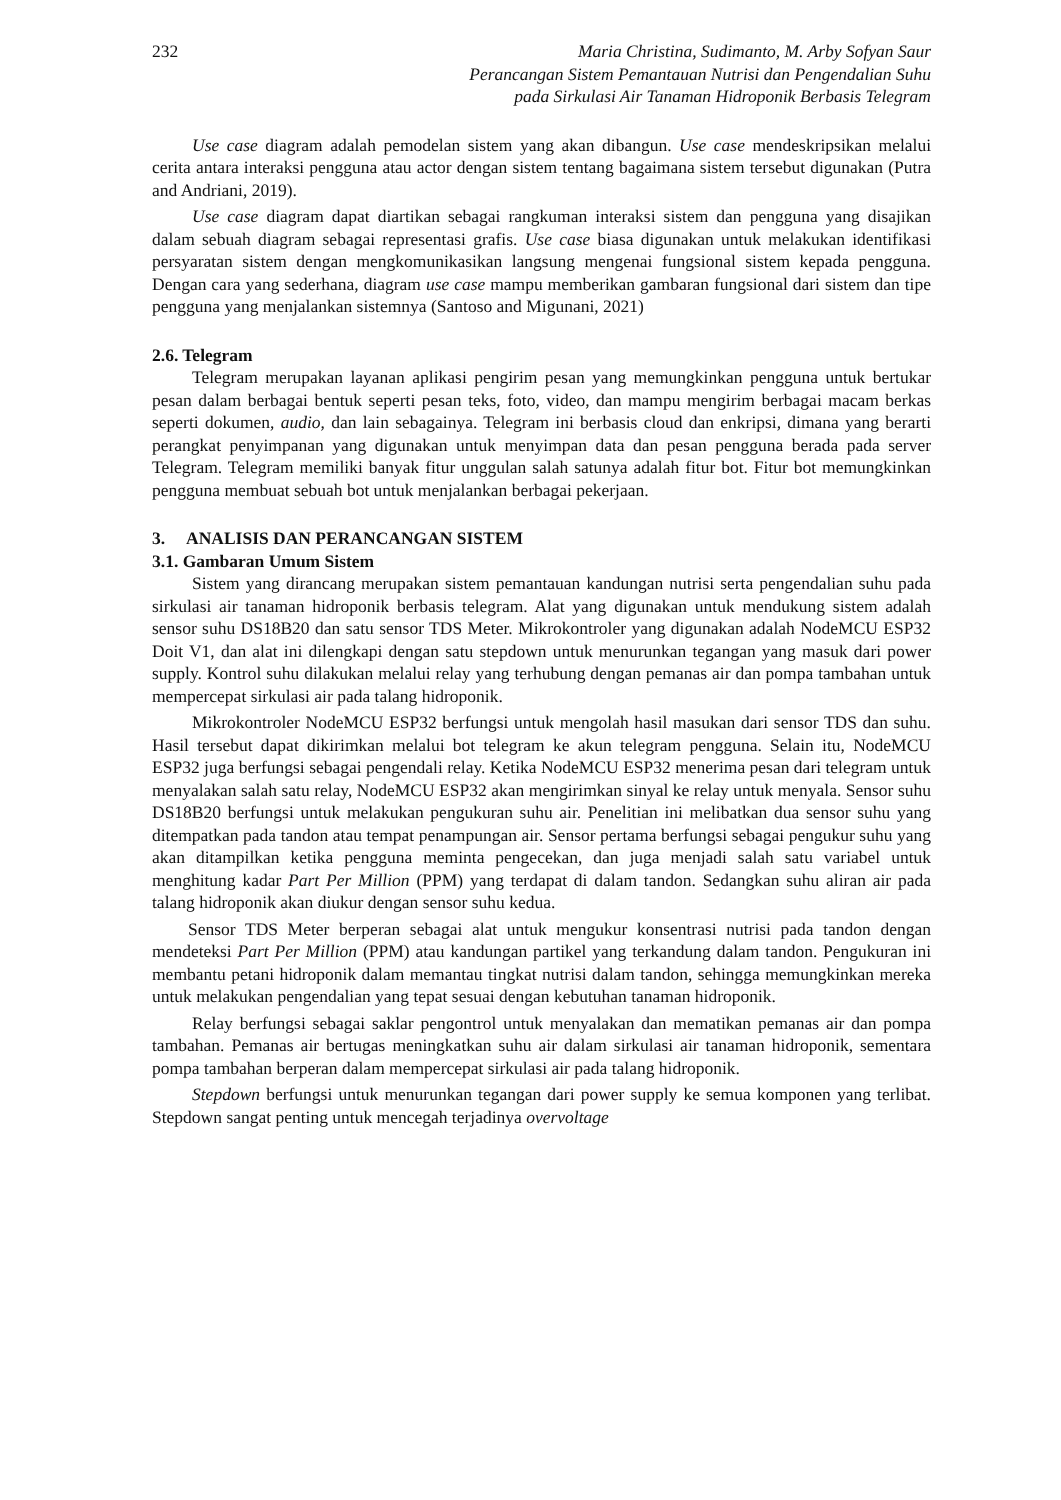232 Maria Christina, Sudimanto, M. Arby Sofyan Saur
Perancangan Sistem Pemantauan Nutrisi dan Pengendalian Suhu
pada Sirkulasi Air Tanaman Hidroponik Berbasis Telegram
Use case diagram adalah pemodelan sistem yang akan dibangun. Use case mendeskripsikan melalui cerita antara interaksi pengguna atau actor dengan sistem tentang bagaimana sistem tersebut digunakan (Putra and Andriani, 2019).
Use case diagram dapat diartikan sebagai rangkuman interaksi sistem dan pengguna yang disajikan dalam sebuah diagram sebagai representasi grafis. Use case biasa digunakan untuk melakukan identifikasi persyaratan sistem dengan mengkomunikasikan langsung mengenai fungsional sistem kepada pengguna. Dengan cara yang sederhana, diagram use case mampu memberikan gambaran fungsional dari sistem dan tipe pengguna yang menjalankan sistemnya (Santoso and Migunani, 2021)
2.6. Telegram
Telegram merupakan layanan aplikasi pengirim pesan yang memungkinkan pengguna untuk bertukar pesan dalam berbagai bentuk seperti pesan teks, foto, video, dan mampu mengirim berbagai macam berkas seperti dokumen, audio, dan lain sebagainya. Telegram ini berbasis cloud dan enkripsi, dimana yang berarti perangkat penyimpanan yang digunakan untuk menyimpan data dan pesan pengguna berada pada server Telegram. Telegram memiliki banyak fitur unggulan salah satunya adalah fitur bot. Fitur bot memungkinkan pengguna membuat sebuah bot untuk menjalankan berbagai pekerjaan.
3. ANALISIS DAN PERANCANGAN SISTEM
3.1. Gambaran Umum Sistem
Sistem yang dirancang merupakan sistem pemantauan kandungan nutrisi serta pengendalian suhu pada sirkulasi air tanaman hidroponik berbasis telegram. Alat yang digunakan untuk mendukung sistem adalah sensor suhu DS18B20 dan satu sensor TDS Meter. Mikrokontroler yang digunakan adalah NodeMCU ESP32 Doit V1, dan alat ini dilengkapi dengan satu stepdown untuk menurunkan tegangan yang masuk dari power supply. Kontrol suhu dilakukan melalui relay yang terhubung dengan pemanas air dan pompa tambahan untuk mempercepat sirkulasi air pada talang hidroponik.
Mikrokontroler NodeMCU ESP32 berfungsi untuk mengolah hasil masukan dari sensor TDS dan suhu. Hasil tersebut dapat dikirimkan melalui bot telegram ke akun telegram pengguna. Selain itu, NodeMCU ESP32 juga berfungsi sebagai pengendali relay. Ketika NodeMCU ESP32 menerima pesan dari telegram untuk menyalakan salah satu relay, NodeMCU ESP32 akan mengirimkan sinyal ke relay untuk menyala. Sensor suhu DS18B20 berfungsi untuk melakukan pengukuran suhu air. Penelitian ini melibatkan dua sensor suhu yang ditempatkan pada tandon atau tempat penampungan air. Sensor pertama berfungsi sebagai pengukur suhu yang akan ditampilkan ketika pengguna meminta pengecekan, dan juga menjadi salah satu variabel untuk menghitung kadar Part Per Million (PPM) yang terdapat di dalam tandon. Sedangkan suhu aliran air pada talang hidroponik akan diukur dengan sensor suhu kedua.
Sensor TDS Meter berperan sebagai alat untuk mengukur konsentrasi nutrisi pada tandon dengan mendeteksi Part Per Million (PPM) atau kandungan partikel yang terkandung dalam tandon. Pengukuran ini membantu petani hidroponik dalam memantau tingkat nutrisi dalam tandon, sehingga memungkinkan mereka untuk melakukan pengendalian yang tepat sesuai dengan kebutuhan tanaman hidroponik.
Relay berfungsi sebagai saklar pengontrol untuk menyalakan dan mematikan pemanas air dan pompa tambahan. Pemanas air bertugas meningkatkan suhu air dalam sirkulasi air tanaman hidroponik, sementara pompa tambahan berperan dalam mempercepat sirkulasi air pada talang hidroponik.
Stepdown berfungsi untuk menurunkan tegangan dari power supply ke semua komponen yang terlibat. Stepdown sangat penting untuk mencegah terjadinya overvoltage